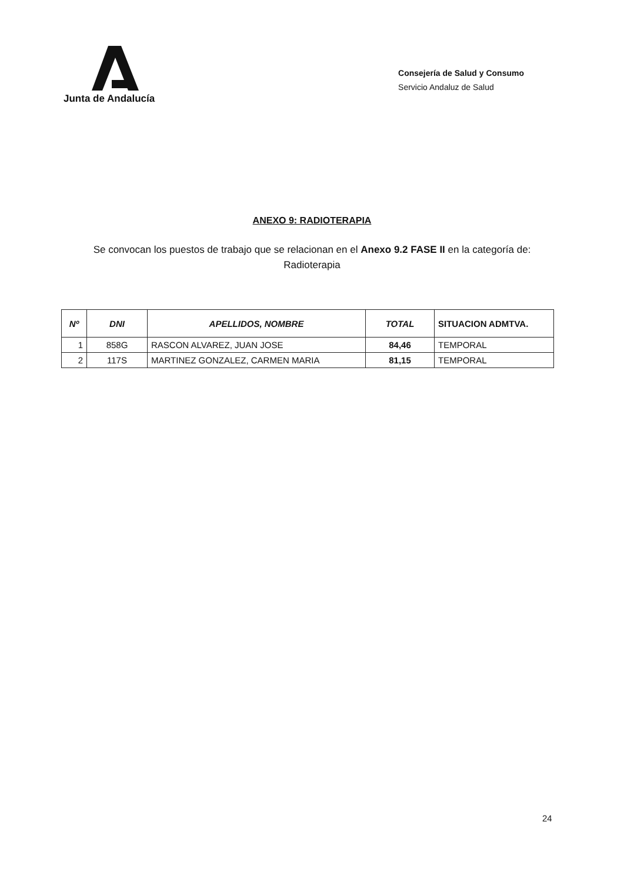Junta de Andalucía
Consejería de Salud y Consumo
Servicio Andaluz de Salud
ANEXO 9: RADIOTERAPIA
Se convocan los puestos de trabajo que se relacionan en el Anexo 9.2 FASE II en la categoría de:
Radioterapia
| Nº | DNI | APELLIDOS, NOMBRE | TOTAL | SITUACION ADMTVA. |
| --- | --- | --- | --- | --- |
| 1 | 858G | RASCON ALVAREZ, JUAN JOSE | 84,46 | TEMPORAL |
| 2 | 117S | MARTINEZ GONZALEZ, CARMEN MARIA | 81,15 | TEMPORAL |
24